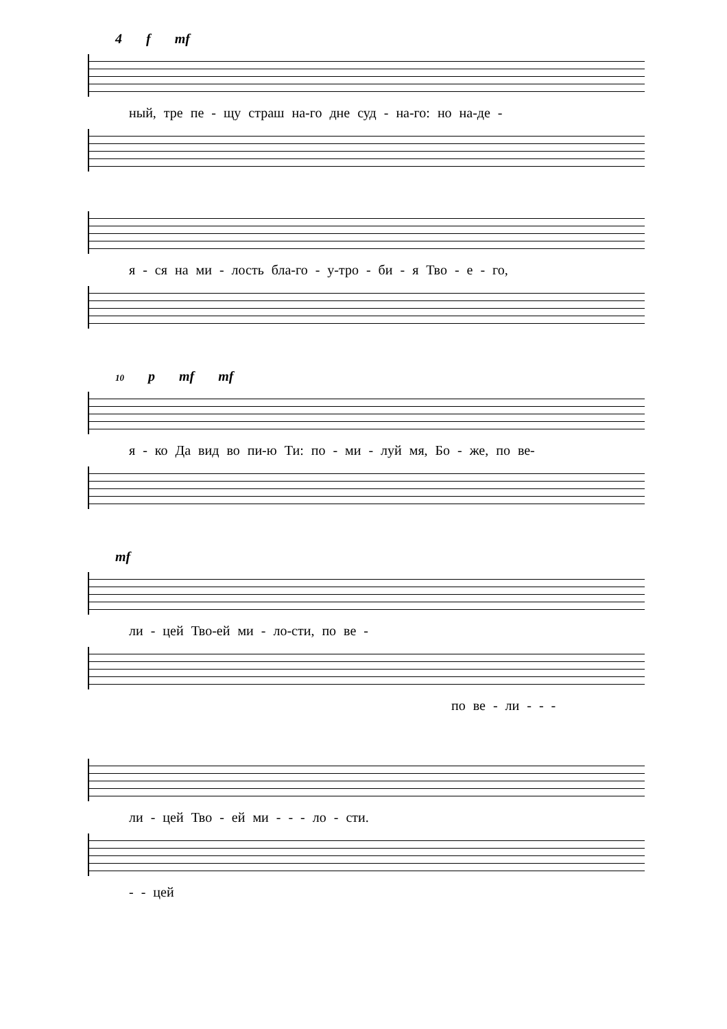4 f mf
ный, тре пе - щу страш на-го дне суд - на-го: но на-де -
я - ся на ми - лость бла-го - у-тро - би - я Тво - е - го,
10 p mf mf
я - ко Да вид во пи-ю Ти: по - ми - луй мя, Бо - же, по ве-
mf
ли - цей Тво-ей ми - ло-сти, по ве -
по ве - ли - - -
ли - цей Тво - ей ми - - - ло - сти.
- - цей